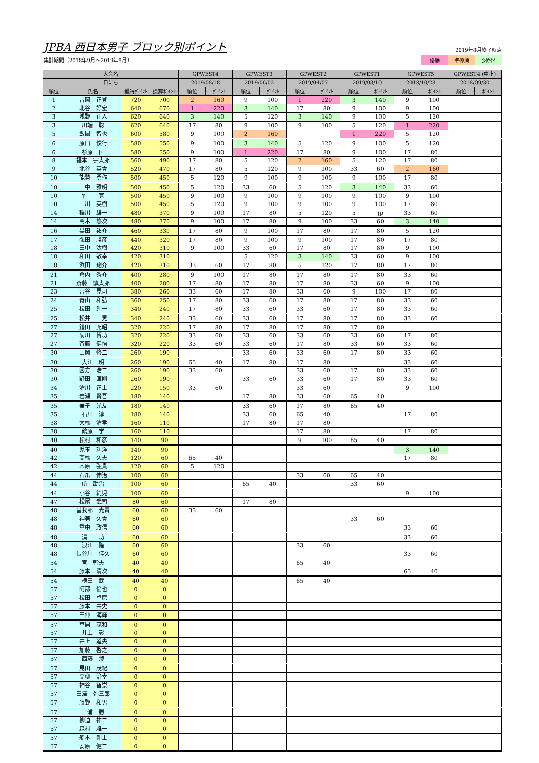JPBA 西日本男子 ブロック別ポイント
集計期間（2018年9月～2019年8月）
2019年8月終了時点
優勝 準優勝 3位ﾀｲ
| 大会名 | | | | GPWEST4 | | GPWEST3 | | GPWEST2 | | GPWEST1 | | GPWEST5 | | GPWEST4 (中止) | |
| --- | --- | --- | --- | --- | --- | --- | --- | --- | --- | --- | --- | --- | --- | --- | --- |
| 日にち | | | | 2019/08/18 | | 2019/06/02 | | 2019/04/07 | | 2019/03/10 | | 2018/10/28 | | 2018/09/30 | |
| 順位 | 氏名 | 獲得ﾎﾟｲﾝﾄ | 換算ﾎﾟｲﾝﾄ | 順位 | ﾎﾟｲﾝﾄ | 順位 | ﾎﾟｲﾝﾄ | 順位 | ﾎﾟｲﾝﾄ | 順位 | ﾎﾟｲﾝﾄ | 順位 | ﾎﾟｲﾝﾄ | 順位 | ﾎﾟｲﾝﾄ |
| 1 | 吉岡 正登 | 720 | 700 | 2 | 160 | 9 | 100 | 1 | 220 | 3 | 140 | 9 | 100 | | |
| 2 | 北谷 好宏 | 640 | 670 | 1 | 220 | 3 | 140 | 17 | 80 | 9 | 100 | 9 | 100 | | |
| 3 | 浅野 正人 | 620 | 640 | 3 | 140 | 5 | 120 | 3 | 140 | 9 | 100 | 5 | 120 | | |
| 3 | 川端 聡 | 620 | 640 | 17 | 80 | 9 | 100 | 9 | 100 | 5 | 120 | 1 | 220 | | |
| 5 | 飯間 智也 | 600 | 580 | 9 | 100 | 2 | 160 | | | 1 | 220 | 5 | 120 | | |
| 6 | 原口 俊行 | 580 | 550 | 9 | 100 | 3 | 140 | 5 | 120 | 9 | 100 | 5 | 120 | | |
| 6 | 杉原 匡 | 580 | 550 | 9 | 100 | 1 | 220 | 17 | 80 | 9 | 100 | 17 | 80 | | |
| 8 | 福本 宇太郎 | 560 | 490 | 17 | 80 | 5 | 120 | 2 | 160 | 5 | 120 | 17 | 80 | | |
| 9 | 北谷 英貴 | 520 | 470 | 17 | 80 | 5 | 120 | 9 | 100 | 33 | 60 | 2 | 160 | | |
| 10 | 能勢 勇作 | 500 | 450 | 5 | 120 | 9 | 100 | 9 | 100 | 9 | 100 | 17 | 80 | | |
| 10 | 田中 雅明 | 500 | 450 | 5 | 120 | 33 | 60 | 5 | 120 | 3 | 140 | 33 | 60 | | |
| 10 | 竹中 寛 | 500 | 450 | 9 | 100 | 9 | 100 | 9 | 100 | 9 | 100 | 9 | 100 | | |
| 10 | 山川 英樹 | 500 | 450 | 5 | 120 | 9 | 100 | 9 | 100 | 9 | 100 | 17 | 80 | | |
| 14 | 稲川 雄一 | 480 | 370 | 9 | 100 | 17 | 80 | 5 | 120 | 5 | jp | 33 | 60 | | |
| 14 | 高木 悠次 | 480 | 370 | 9 | 100 | 17 | 80 | 9 | 100 | 33 | 60 | 3 | 140 | | |
| 16 | 黒田 祐介 | 460 | 330 | 17 | 80 | 9 | 100 | 17 | 80 | 17 | 80 | 5 | 120 | | |
| 17 | 弘田 勝彦 | 440 | 320 | 17 | 80 | 9 | 100 | 9 | 100 | 17 | 80 | 17 | 80 | | |
| 18 | 田中 汰樹 | 420 | 310 | 9 | 100 | 33 | 60 | 17 | 80 | 17 | 80 | 9 | 100 | | |
| 18 | 和田 敏幸 | 420 | 310 | | | 5 | 120 | 3 | 140 | 33 | 60 | 9 | 100 | | |
| 18 | 浜田 翔介 | 420 | 310 | 33 | 60 | 17 | 80 | 5 | 120 | 17 | 80 | 17 | 80 | | |
| 21 | 倉内 秀介 | 400 | 280 | 9 | 100 | 17 | 80 | 17 | 80 | 17 | 80 | 33 | 60 | | |
| 21 | 斎藤 慎太郎 | 400 | 280 | 17 | 80 | 17 | 80 | 17 | 80 | 33 | 60 | 9 | 100 | | |
| 23 | 宮谷 晃司 | 380 | 260 | 33 | 60 | 17 | 80 | 33 | 60 | 9 | 100 | 17 | 80 | | |
| 24 | 青山 和弘 | 360 | 250 | 17 | 80 | 33 | 60 | 17 | 80 | 17 | 80 | 33 | 60 | | |
| 25 | 松田 創一 | 340 | 240 | 17 | 80 | 33 | 60 | 33 | 60 | 17 | 80 | 33 | 60 | | |
| 25 | 松井 一晃 | 340 | 240 | 33 | 60 | 33 | 60 | 17 | 80 | 17 | 80 | 33 | 60 | | |
| 27 | 鎌田 充昭 | 320 | 220 | 17 | 80 | 17 | 80 | 17 | 80 | 17 | 80 | | | | |
| 27 | 菊川 博功 | 320 | 220 | 33 | 60 | 33 | 60 | 33 | 60 | 33 | 60 | 17 | 80 | | |
| 27 | 斉藤 健悟 | 320 | 220 | 33 | 60 | 33 | 60 | 17 | 80 | 33 | 60 | 33 | 60 | | |
| 30 | 山岡 修二 | 260 | 190 | | | 33 | 60 | 33 | 60 | 17 | 80 | 33 | 60 | | |
| 30 | 大江 明 | 260 | 190 | 65 | 40 | 17 | 80 | 17 | 80 | | | 33 | 60 | | |
| 30 | 國方 浩二 | 260 | 190 | 33 | 60 | | | 33 | 60 | 17 | 80 | 33 | 60 | | |
| 30 | 野田 匡則 | 260 | 190 | | | 33 | 60 | 33 | 60 | 17 | 80 | 33 | 60 | | |
| 34 | 清川 正士 | 220 | 150 | 33 | 60 | | | 33 | 60 | | | 9 | 100 | | |
| 35 | 岩瀬 賢吾 | 180 | 140 | | | 17 | 80 | 33 | 60 | 65 | 40 | | | | |
| 35 | 兼子 光友 | 180 | 140 | | | 33 | 60 | 17 | 80 | 65 | 40 | | | | |
| 35 | 石川 淳 | 180 | 140 | | | 33 | 60 | 65 | 40 | | | 17 | 80 | | |
| 38 | 大橋 清孝 | 160 | 110 | | | 17 | 80 | 17 | 80 | | | | | | |
| 38 | 鶴原 学 | 160 | 110 | | | | | 17 | 80 | | | 17 | 80 | | |
| 40 | 松村 和彦 | 140 | 90 | | | | | 9 | 100 | 65 | 40 | | | | |
| 40 | 児玉 利洋 | 140 | 90 | | | | | | | | | 3 | 140 | | |
| 42 | 髙橋 久夫 | 120 | 60 | 65 | 40 | | | | | | | 17 | 80 | | |
| 42 | 木原 弘貴 | 120 | 60 | 5 | 120 | | | | | | | | | | |
| 44 | 石爪 伸治 | 100 | 60 | | | | | 33 | 60 | 65 | 40 | | | | |
| 44 | 所 勘治 | 100 | 60 | | | 65 | 40 | | | 33 | 60 | | | | |
| 44 | 小谷 純児 | 100 | 60 | | | | | | | | | 9 | 100 | | |
| 47 | 松尾 武司 | 80 | 60 | | | 17 | 80 | | | | | | | | |
| 48 | 曽我部 光貴 | 60 | 60 | 33 | 60 | | | | | | | | | | |
| 48 | 神箸 久貴 | 60 | 60 | | | | | | | 33 | 60 | | | | |
| 48 | 重中 政信 | 60 | 60 | | | | | | | | | 33 | 60 | | |
| 48 | 湯山 功 | 60 | 60 | | | | | | | | | 33 | 60 | | |
| 48 | 浪江 隆 | 60 | 60 | | | | | 33 | 60 | | | | | | |
| 48 | 長谷川 佳久 | 60 | 60 | | | | | | | | | 33 | 60 | | |
| 54 | 宮 幹夫 | 40 | 40 | | | | | 65 | 40 | | | | | | |
| 54 | 藤本 清次 | 40 | 40 | | | | | | | | | 65 | 40 | | |
| 54 | 横田 武 | 40 | 40 | | | | | 65 | 40 | | | | | | |
| 57 | 阿部 倫也 | 0 | 0 | | | | | | | | | | | | |
| 57 | 松田 卓磨 | 0 | 0 | | | | | | | | | | | | |
| 57 | 藤本 共史 | 0 | 0 | | | | | | | | | | | | |
| 57 | 田仲 海輝 | 0 | 0 | | | | | | | | | | | | |
| 57 | 草開 茂和 | 0 | 0 | | | | | | | | | | | | |
| 57 | 井上 彰 | 0 | 0 | | | | | | | | | | | | |
| 57 | 井上 道央 | 0 | 0 | | | | | | | | | | | | |
| 57 | 加藤 啓之 | 0 | 0 | | | | | | | | | | | | |
| 57 | 西藤 渉 | 0 | 0 | | | | | | | | | | | | |
| 57 | 見田 茂紀 | 0 | 0 | | | | | | | | | | | | |
| 57 | 高柳 治幸 | 0 | 0 | | | | | | | | | | | | |
| 57 | 神谷 智崇 | 0 | 0 | | | | | | | | | | | | |
| 57 | 田澤 弥三郎 | 0 | 0 | | | | | | | | | | | | |
| 57 | 藤野 和男 | 0 | 0 | | | | | | | | | | | | |
| 57 | 三浦 勝 | 0 | 0 | | | | | | | | | | | | |
| 57 | 柳迫 祐二 | 0 | 0 | | | | | | | | | | | | |
| 57 | 森村 雅一 | 0 | 0 | | | | | | | | | | | | |
| 57 | 船本 剛士 | 0 | 0 | | | | | | | | | | | | |
| 57 | 安原 健二 | 0 | 0 | | | | | | | | | | | | |